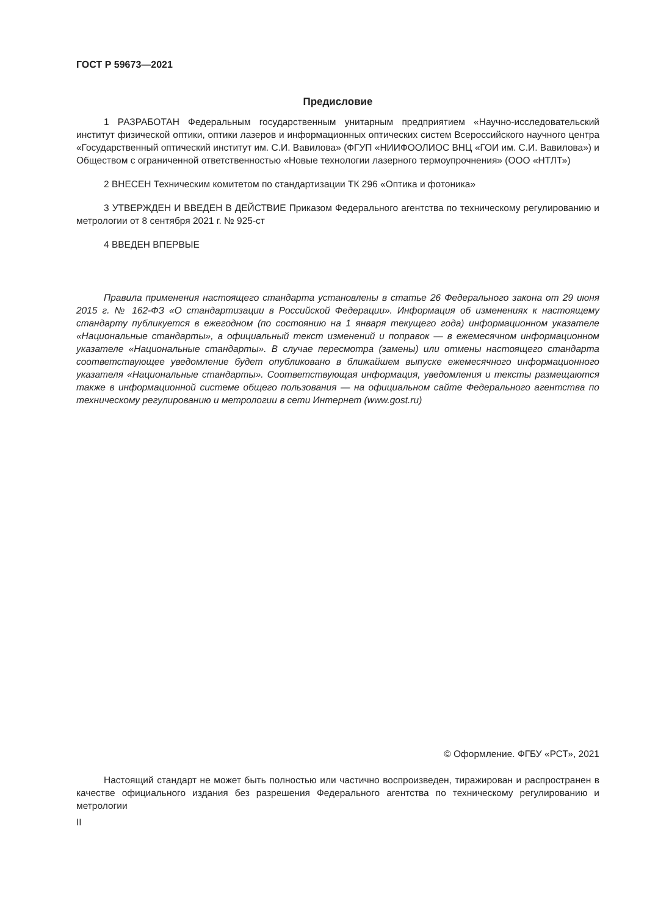ГОСТ Р 59673—2021
Предисловие
1 РАЗРАБОТАН Федеральным государственным унитарным предприятием «Научно-исследовательский институт физической оптики, оптики лазеров и информационных оптических систем Всероссийского научного центра «Государственный оптический институт им. С.И. Вавилова» (ФГУП «НИИФООЛИОС ВНЦ «ГОИ им. С.И. Вавилова») и Обществом с ограниченной ответственностью «Новые технологии лазерного термоупрочнения» (ООО «НТЛТ»)
2 ВНЕСЕН Техническим комитетом по стандартизации ТК 296 «Оптика и фотоника»
3 УТВЕРЖДЕН И ВВЕДЕН В ДЕЙСТВИЕ Приказом Федерального агентства по техническому регулированию и метрологии от 8 сентября 2021 г. № 925-ст
4 ВВЕДЕН ВПЕРВЫЕ
Правила применения настоящего стандарта установлены в статье 26 Федерального закона от 29 июня 2015 г. № 162-ФЗ «О стандартизации в Российской Федерации». Информация об изменениях к настоящему стандарту публикуется в ежегодном (по состоянию на 1 января текущего года) информационном указателе «Национальные стандарты», а официальный текст изменений и поправок — в ежемесячном информационном указателе «Национальные стандарты». В случае пересмотра (замены) или отмены настоящего стандарта соответствующее уведомление будет опубликовано в ближайшем выпуске ежемесячного информационного указателя «Национальные стандарты». Соответствующая информация, уведомления и тексты размещаются также в информационной системе общего пользования — на официальном сайте Федерального агентства по техническому регулированию и метрологии в сети Интернет (www.gost.ru)
© Оформление. ФГБУ «РСТ», 2021
Настоящий стандарт не может быть полностью или частично воспроизведен, тиражирован и распространен в качестве официального издания без разрешения Федерального агентства по техническому регулированию и метрологии
II